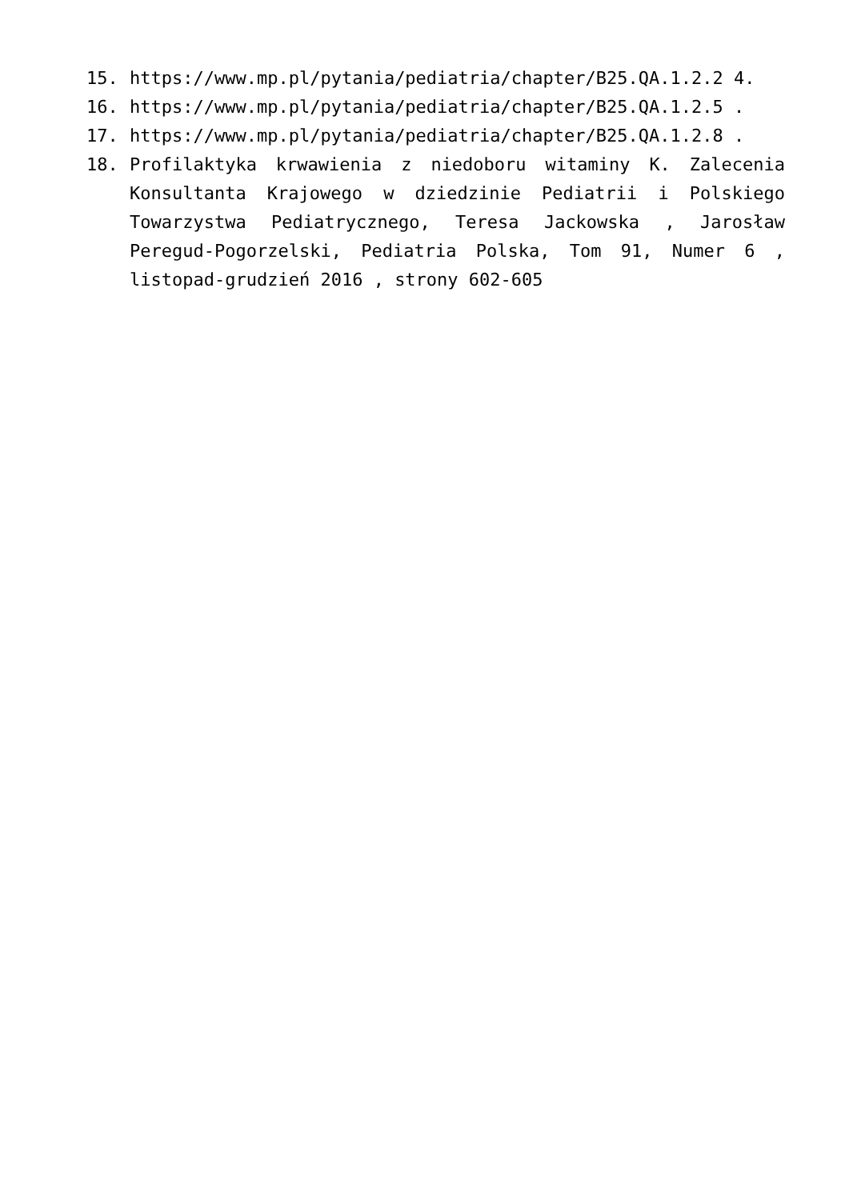15. https://www.mp.pl/pytania/pediatria/chapter/B25.QA.1.2.2 4.
16. https://www.mp.pl/pytania/pediatria/chapter/B25.QA.1.2.5 .
17. https://www.mp.pl/pytania/pediatria/chapter/B25.QA.1.2.8 .
18. Profilaktyka krwawienia z niedoboru witaminy K. Zalecenia Konsultanta Krajowego w dziedzinie Pediatrii i Polskiego Towarzystwa Pediatrycznego, Teresa Jackowska , Jarosław Peregud-Pogorzelski, Pediatria Polska, Tom 91, Numer 6 , listopad-grudzień 2016 , strony 602-605